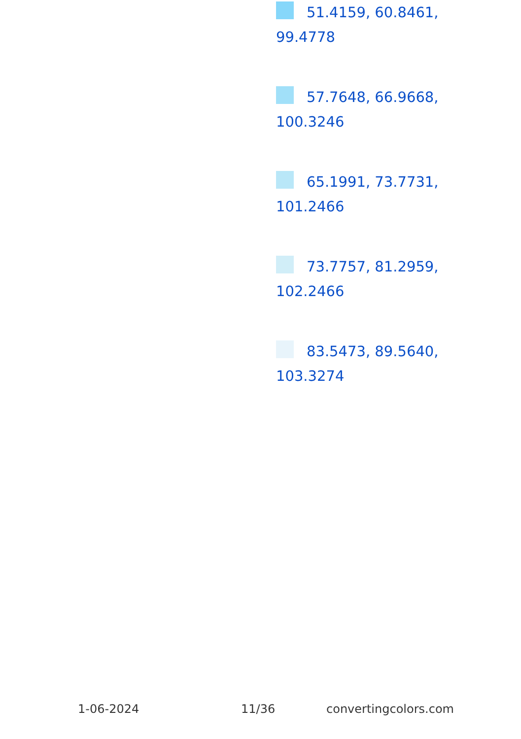51.4159, 60.8461, 99.4778
57.7648, 66.9668, 100.3246
65.1991, 73.7731, 101.2466
73.7757, 81.2959, 102.2466
83.5473, 89.5640, 103.3274
1-06-2024 11/36 convertingcolors.com